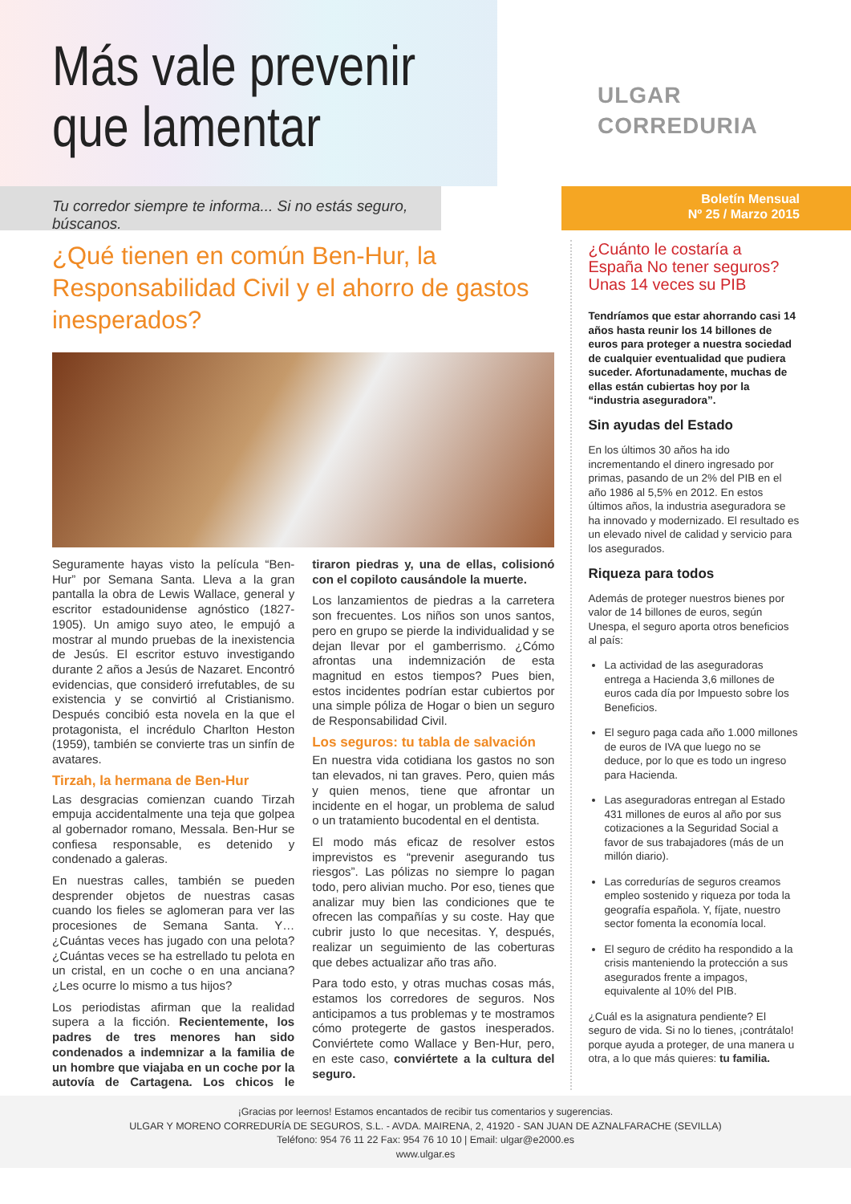Más vale prevenir
que lamentar
ULGAR
CORREDURIA
Tu corredor siempre te informa... Si no estás seguro, búscanos.
Boletín Mensual
Nº 25 / Marzo 2015
¿Qué tienen en común Ben-Hur, la Responsabilidad Civil y el ahorro de gastos inesperados?
Seguramente hayas visto la película “Ben-Hur” por Semana Santa. Lleva a la gran pantalla la obra de Lewis Wallace, general y escritor estadounidense agnóstico (1827-1905). Un amigo suyo ateo, le empujó a mostrar al mundo pruebas de la inexistencia de Jesús. El escritor estuvo investigando durante 2 años a Jesús de Nazaret. Encontró evidencias, que consideró irrefutables, de su existencia y se convirtió al Cristianismo. Después concibió esta novela en la que el protagonista, el incrédulo Charlton Heston (1959), también se convierte tras un sinfín de avatares.
Tirzah, la hermana de Ben-Hur
Las desgracias comienzan cuando Tirzah empuja accidentalmente una teja que golpea al gobernador romano, Messala. Ben-Hur se confiesa responsable, es detenido y condenado a galeras.
En nuestras calles, también se pueden desprender objetos de nuestras casas cuando los fieles se aglomeran para ver las procesiones de Semana Santa. Y… ¿Cuántas veces has jugado con una pelota? ¿Cuántas veces se ha estrellado tu pelota en un cristal, en un coche o en una anciana? ¿Les ocurre lo mismo a tus hijos?
Los periodistas afirman que la realidad supera a la ficción. Recientemente, los padres de tres menores han sido condenados a indemnizar a la familia de un hombre que viajaba en un coche por la autovía de Cartagena. Los chicos le tiraron piedras y, una de ellas, colisionó con el copiloto causándole la muerte.
Los lanzamientos de piedras a la carretera son frecuentes. Los niños son unos santos, pero en grupo se pierde la individualidad y se dejan llevar por el gamberrismo. ¿Cómo afrontas una indemnización de esta magnitud en estos tiempos? Pues bien, estos incidentes podrían estar cubiertos por una simple póliza de Hogar o bien un seguro de Responsabilidad Civil.
Los seguros: tu tabla de salvación
En nuestra vida cotidiana los gastos no son tan elevados, ni tan graves. Pero, quien más y quien menos, tiene que afrontar un incidente en el hogar, un problema de salud o un tratamiento bucodental en el dentista.
El modo más eficaz de resolver estos imprevistos es “prevenir asegurando tus riesgos”. Las pólizas no siempre lo pagan todo, pero alivian mucho. Por eso, tienes que analizar muy bien las condiciones que te ofrecen las compañías y su coste. Hay que cubrir justo lo que necesitas. Y, después, realizar un seguimiento de las coberturas que debes actualizar año tras año.
Para todo esto, y otras muchas cosas más, estamos los corredores de seguros. Nos anticipamos a tus problemas y te mostramos cómo protegerte de gastos inesperados. Conviértete como Wallace y Ben-Hur, pero, en este caso, conviértete a la cultura del seguro.
¿Cuánto le costaría a España No tener seguros? Unas 14 veces su PIB
Tendríamos que estar ahorrando casi 14 años hasta reunir los 14 billones de euros para proteger a nuestra sociedad de cualquier eventualidad que pudiera suceder. Afortunadamente, muchas de ellas están cubiertas hoy por la “industria aseguradora”.
Sin ayudas del Estado
En los últimos 30 años ha ido incrementando el dinero ingresado por primas, pasando de un 2% del PIB en el año 1986 al 5,5% en 2012. En estos últimos años, la industria aseguradora se ha innovado y modernizado. El resultado es un elevado nivel de calidad y servicio para los asegurados.
Riqueza para todos
Además de proteger nuestros bienes por valor de 14 billones de euros, según Unespa, el seguro aporta otros beneficios al país:
La actividad de las aseguradoras entrega a Hacienda 3,6 millones de euros cada día por Impuesto sobre los Beneficios.
El seguro paga cada año 1.000 millones de euros de IVA que luego no se deduce, por lo que es todo un ingreso para Hacienda.
Las aseguradoras entregan al Estado 431 millones de euros al año por sus cotizaciones a la Seguridad Social a favor de sus trabajadores (más de un millón diario).
Las corredurías de seguros creamos empleo sostenido y riqueza por toda la geografía española. Y, fíjate, nuestro sector fomenta la economía local.
El seguro de crédito ha respondido a la crisis manteniendo la protección a sus asegurados frente a impagos, equivalente al 10% del PIB.
¿Cuál es la asignatura pendiente? El seguro de vida. Si no lo tienes, ¡contrátalo! porque ayuda a proteger, de una manera u otra, a lo que más quieres: tu familia.
¡Gracias por leernos! Estamos encantados de recibir tus comentarios y sugerencias.
ULGAR Y MORENO CORREDURÍA DE SEGUROS, S.L. - AVDA. MAIRENA, 2, 41920 - SAN JUAN DE AZNALFARACHE (SEVILLA)
Teléfono: 954 76 11 22 Fax: 954 76 10 10 | Email: ulgar@e2000.es
www.ulgar.es